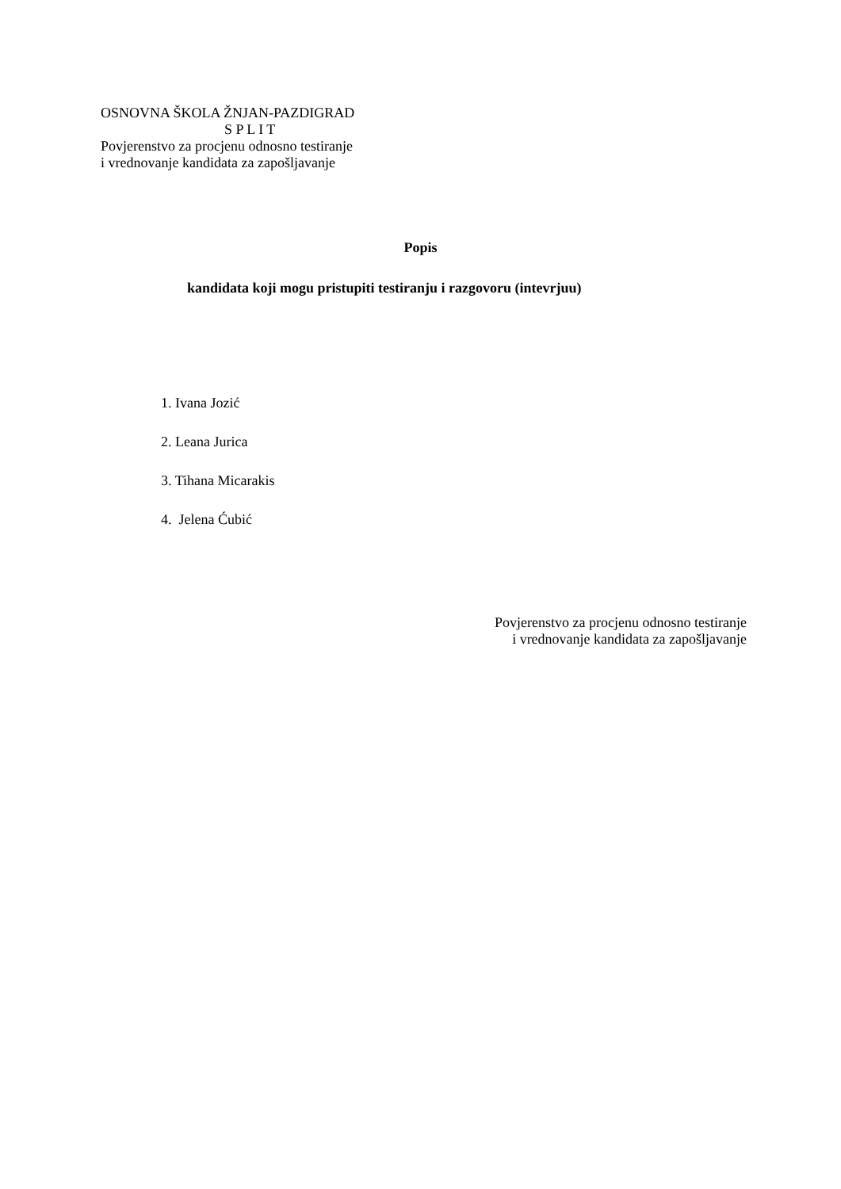OSNOVNA ŠKOLA ŽNJAN-PAZDIGRAD
S P L I T
Povjerenstvo za procjenu odnosno testiranje
i vrednovanje kandidata za zapošljavanje
Popis
kandidata koji mogu pristupiti testiranju i razgovoru (intevrjuu)
1. Ivana Jozić
2. Leana Jurica
3. Tihana Micarakis
4. Jelena Ćubić
Povjerenstvo za procjenu odnosno testiranje
i vrednovanje kandidata za zapošljavanje